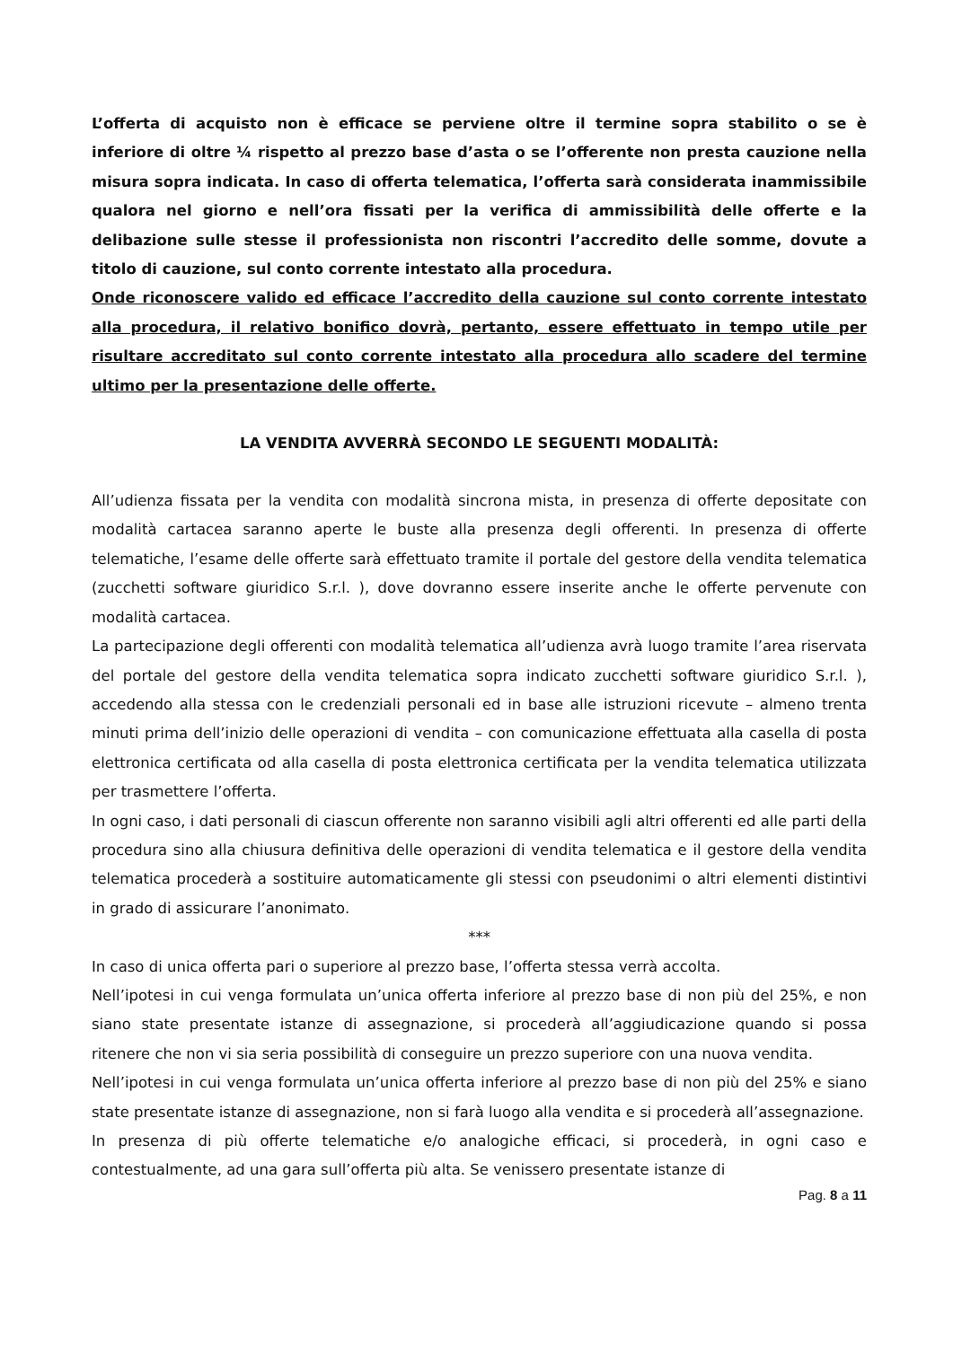L’offerta di acquisto non è efficace se perviene oltre il termine sopra stabilito o se è inferiore di oltre ¼ rispetto al prezzo base d’asta o se l’offerente non presta cauzione nella misura sopra indicata. In caso di offerta telematica, l’offerta sarà considerata inammissibile qualora nel giorno e nell’ora fissati per la verifica di ammissibilità delle offerte e la delibazione sulle stesse il professionista non riscontri l’accredito delle somme, dovute a titolo di cauzione, sul conto corrente intestato alla procedura.
Onde riconoscere valido ed efficace l’accredito della cauzione sul conto corrente intestato alla procedura, il relativo bonifico dovrà, pertanto, essere effettuato in tempo utile per risultare accreditato sul conto corrente intestato alla procedura allo scadere del termine ultimo per la presentazione delle offerte.
LA VENDITA AVVERRÀ SECONDO LE SEGUENTI MODALITÀ:
All’udienza fissata per la vendita con modalità sincrona mista, in presenza di offerte depositate con modalità cartacea saranno aperte le buste alla presenza degli offerenti. In presenza di offerte telematiche, l’esame delle offerte sarà effettuato tramite il portale del gestore della vendita telematica (zucchetti software giuridico S.r.l. ), dove dovranno essere inserite anche le offerte pervenute con modalità cartacea.
La partecipazione degli offerenti con modalità telematica all’udienza avrà luogo tramite l’area riservata del portale del gestore della vendita telematica sopra indicato zucchetti software giuridico S.r.l. ), accedendo alla stessa con le credenziali personali ed in base alle istruzioni ricevute – almeno trenta minuti prima dell’inizio delle operazioni di vendita – con comunicazione effettuata alla casella di posta elettronica certificata od alla casella di posta elettronica certificata per la vendita telematica utilizzata per trasmettere l’offerta.
In ogni caso, i dati personali di ciascun offerente non saranno visibili agli altri offerenti ed alle parti della procedura sino alla chiusura definitiva delle operazioni di vendita telematica e il gestore della vendita telematica procederà a sostituire automaticamente gli stessi con pseudonimi o altri elementi distintivi in grado di assicurare l’anonimato.
***
In caso di unica offerta pari o superiore al prezzo base, l’offerta stessa verrà accolta.
Nell’ipotesi in cui venga formulata un’unica offerta inferiore al prezzo base di non più del 25%, e non siano state presentate istanze di assegnazione, si procederà all’aggiudicazione quando si possa ritenere che non vi sia seria possibilità di conseguire un prezzo superiore con una nuova vendita.
Nell’ipotesi in cui venga formulata un’unica offerta inferiore al prezzo base di non più del 25% e siano state presentate istanze di assegnazione, non si farà luogo alla vendita e si procederà all’assegnazione.
In presenza di più offerte telematiche e/o analogiche efficaci, si procederà, in ogni caso e contestualmente, ad una gara sull’offerta più alta. Se venissero presentate istanze di
Pag. 8 a 11